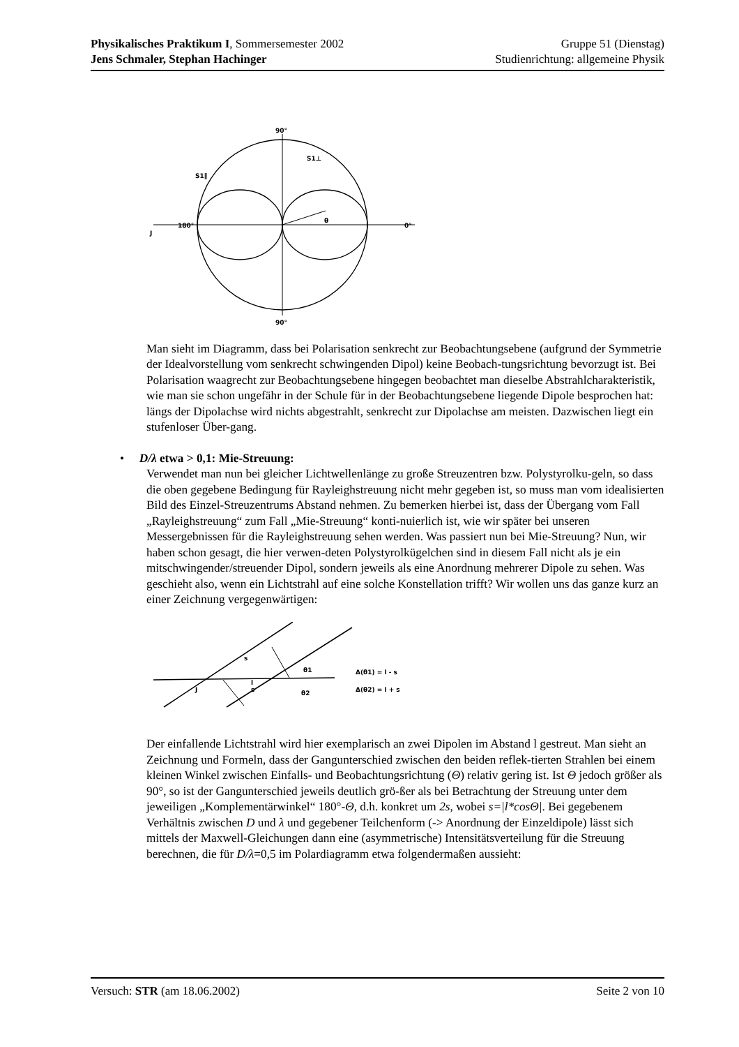Physikalisches Praktikum I, Sommersemester 2002 Gruppe 51 (Dienstag)
Jens Schmaler, Stephan Hachinger Studienrichtung: allgemeine Physik
90°
90°
180°
0°
θ
S1⊥
S1∥
J
Man sieht im Diagramm, dass bei Polarisation senkrecht zur Beobachtungsebene (aufgrund der Symmetrie der Idealvorstellung vom senkrecht schwingenden Dipol) keine Beobach-tungsrichtung bevorzugt ist. Bei Polarisation waagrecht zur Beobachtungsebene hingegen beobachtet man dieselbe Abstrahlcharakteristik, wie man sie schon ungefähr in der Schule für in der Beobachtungsebene liegende Dipole besprochen hat: längs der Dipolachse wird nichts abgestrahlt, senkrecht zur Dipolachse am meisten. Dazwischen liegt ein stufenloser Über-gang.
• D/λ etwa > 0,1: Mie-Streuung:
Verwendet man nun bei gleicher Lichtwellenlänge zu große Streuzentren bzw. Polystyrolku-geln, so dass die oben gegebene Bedingung für Rayleighstreuung nicht mehr gegeben ist, so muss man vom idealisierten Bild des Einzel-Streuzentrums Abstand nehmen. Zu bemerken hierbei ist, dass der Übergang vom Fall „Rayleighstreuung“ zum Fall „Mie-Streuung“ konti-nuierlich ist, wie wir später bei unseren Messergebnissen für die Rayleighstreuung sehen werden. Was passiert nun bei Mie-Streuung? Nun, wir haben schon gesagt, die hier verwen-deten Polystyrolkügelchen sind in diesem Fall nicht als je ein mitschwingender/streuender Dipol, sondern jeweils als eine Anordnung mehrerer Dipole zu sehen. Was geschieht also, wenn ein Lichtstrahl auf eine solche Konstellation trifft? Wir wollen uns das ganze kurz an einer Zeichnung vergegenwärtigen:
s
s
l
J
θ1
θ2
Δ(θ1) = l - s
Δ(θ2) = l + s
Der einfallende Lichtstrahl wird hier exemplarisch an zwei Dipolen im Abstand l gestreut. Man sieht an Zeichnung und Formeln, dass der Gangunterschied zwischen den beiden reflek-tierten Strahlen bei einem kleinen Winkel zwischen Einfalls- und Beobachtungsrichtung (Θ) relativ gering ist. Ist Θ jedoch größer als 90°, so ist der Gangunterschied jeweils deutlich grö-ßer als bei Betrachtung der Streuung unter dem jeweiligen „Komplementärwinkel“ 180°-Θ, d.h. konkret um 2s, wobei s=|l*cosΘ|. Bei gegebenem Verhältnis zwischen D und λ und gegebener Teilchenform (-> Anordnung der Einzeldipole) lässt sich mittels der Maxwell-Gleichungen dann eine (asymmetrische) Intensitätsverteilung für die Streuung berechnen, die für D/λ=0,5 im Polardiagramm etwa folgendermaßen aussieht:
Versuch: STR (am 18.06.2002) Seite 2 von 10